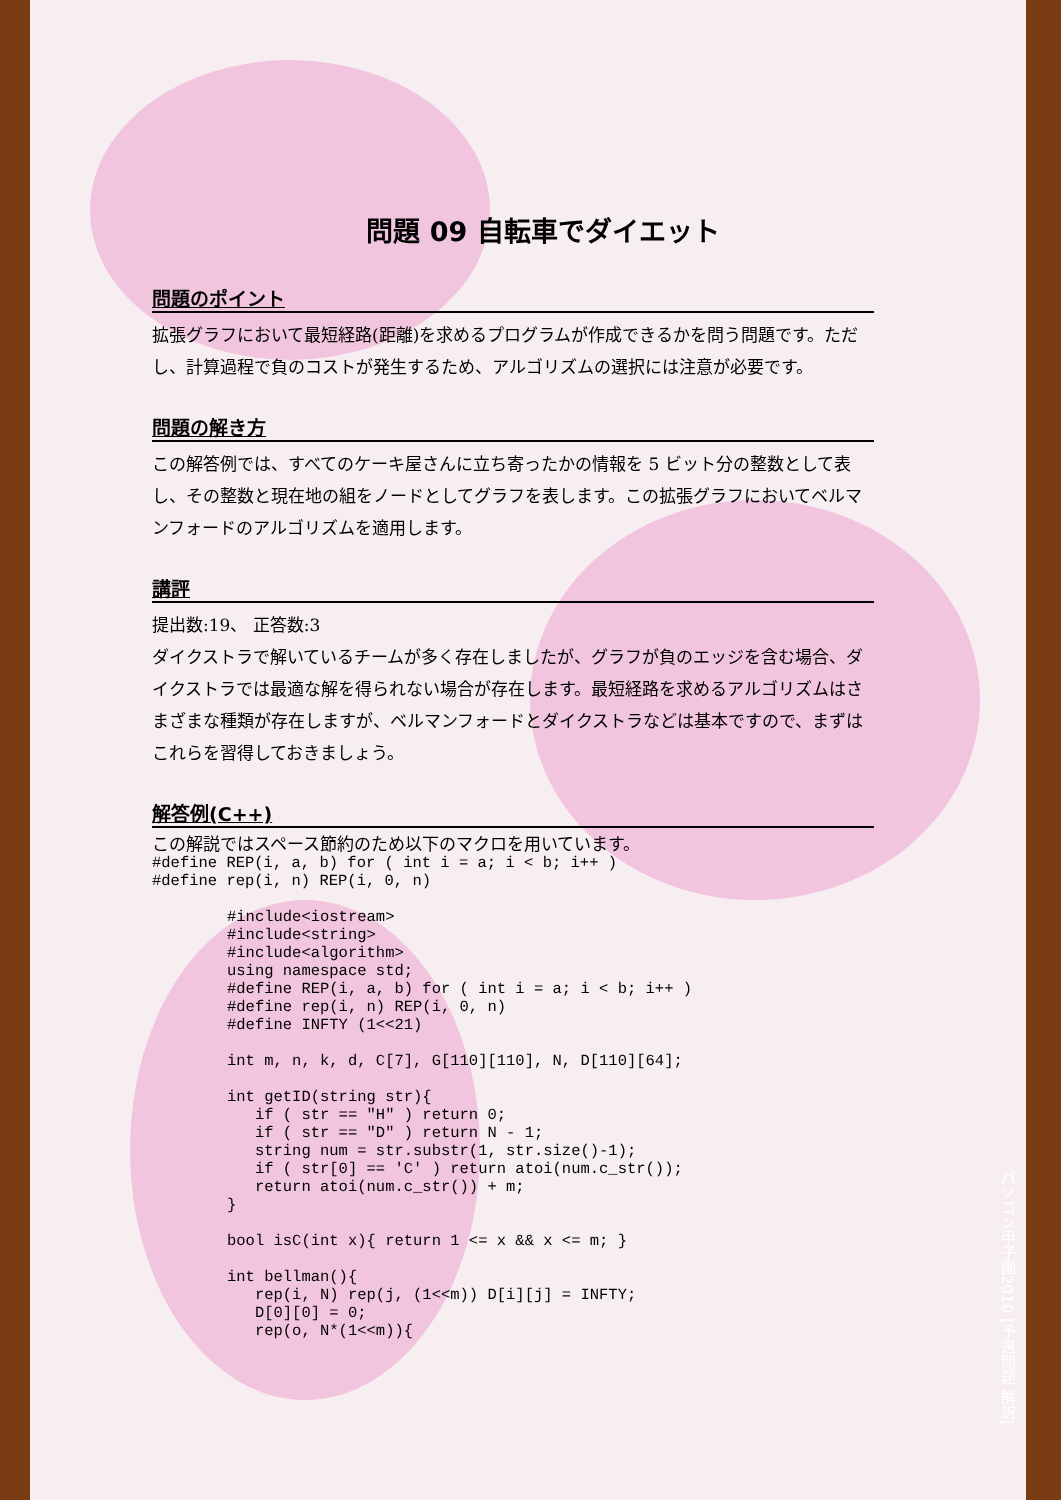問題 09 自転車でダイエット
問題のポイント
拡張グラフにおいて最短経路(距離)を求めるプログラムが作成できるかを問う問題です。ただし、計算過程で負のコストが発生するため、アルゴリズムの選択には注意が必要です。
問題の解き方
この解答例では、すべてのケーキ屋さんに立ち寄ったかの情報を 5 ビット分の整数として表し、その整数と現在地の組をノードとしてグラフを表します。この拡張グラフにおいてベルマンフォードのアルゴリズムを適用します。
講評
提出数:19、 正答数:3
ダイクストラで解いているチームが多く存在しましたが、グラフが負のエッジを含む場合、ダイクストラでは最適な解を得られない場合が存在します。最短経路を求めるアルゴリズムはさまざまな種類が存在しますが、ベルマンフォードとダイクストラなどは基本ですので、まずはこれらを習得しておきましょう。
解答例(C++)
この解説ではスペース節約のため以下のマクロを用いています。
#define REP(i, a, b) for ( int i = a; i < b; i++ )
#define rep(i, n) REP(i, 0, n)
#include<iostream>
#include<string>
#include<algorithm>
using namespace std;
#define REP(i, a, b) for ( int i = a; i < b; i++ )
#define rep(i, n) REP(i, 0, n)
#define INFTY (1<<21)

int m, n, k, d, C[7], G[110][110], N, D[110][64];

int getID(string str){
   if ( str == "H" ) return 0;
   if ( str == "D" ) return N - 1;
   string num = str.substr(1, str.size()-1);
   if ( str[0] == 'C' ) return atoi(num.c_str());
   return atoi(num.c_str()) + m;
}

bool isC(int x){ return 1 <= x && x <= m; }

int bellman(){
   rep(i, N) rep(j, (1<<m)) D[i][j] = INFTY;
   D[0][0] = 0;
   rep(o, N*(1<<m)){
パソコン甲子園2010 [予選問題 解説]